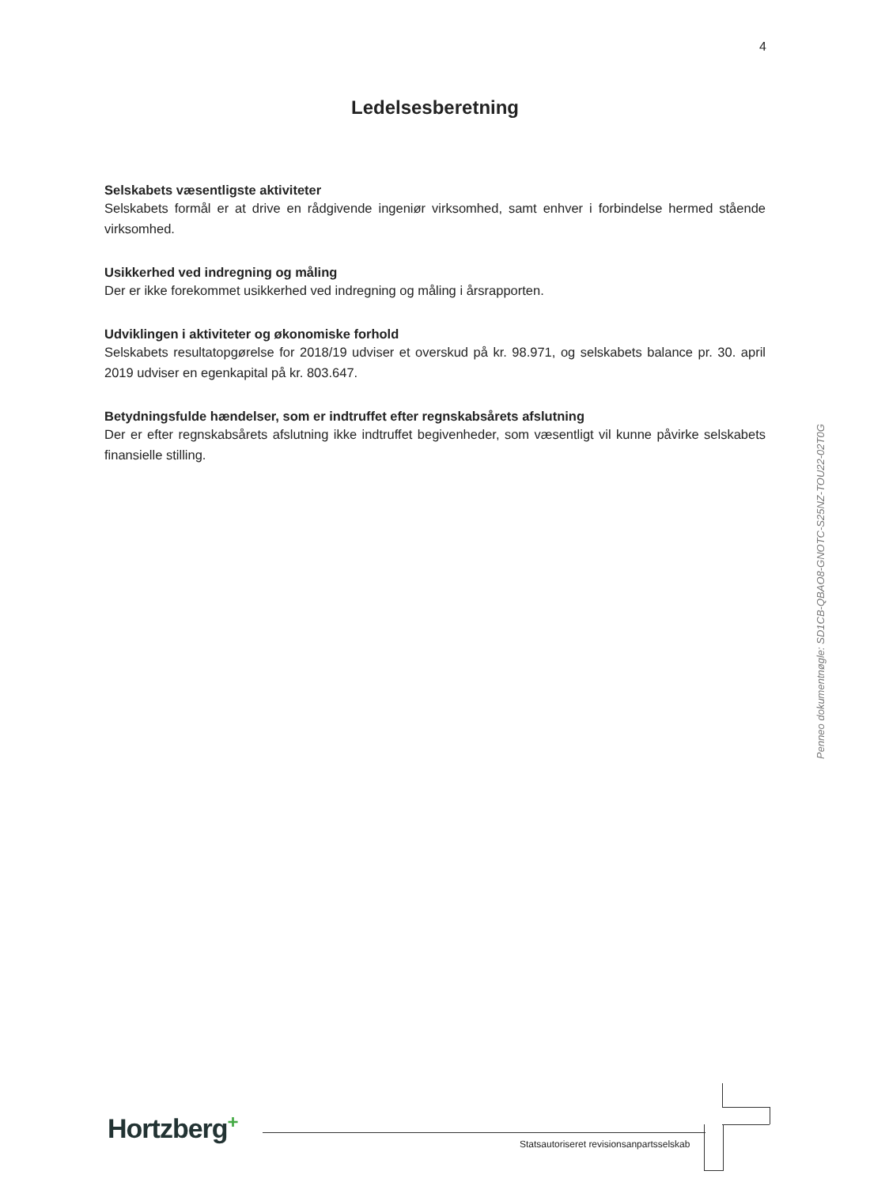4
Ledelsesberetning
Selskabets væsentligste aktiviteter
Selskabets formål er at drive en rådgivende ingeniør virksomhed, samt enhver i forbindelse hermed stående virksomhed.
Usikkerhed ved indregning og måling
Der er ikke forekommet usikkerhed ved indregning og måling i årsrapporten.
Udviklingen i aktiviteter og økonomiske forhold
Selskabets resultatopgørelse for 2018/19 udviser et overskud på kr. 98.971, og selskabets balance pr. 30. april 2019 udviser en egenkapital på kr. 803.647.
Betydningsfulde hændelser, som er indtruffet efter regnskabsårets afslutning
Der er efter regnskabsårets afslutning ikke indtruffet begivenheder, som væsentligt vil kunne påvirke selskabets finansielle stilling.
Penneo dokumentnøgle: SD1CB-QBAO8-GNOTC-S25NZ-TOU22-02T0G
Hortzberg<sup>+</sup>
Statsautoriseret revisionsanpartsselskab